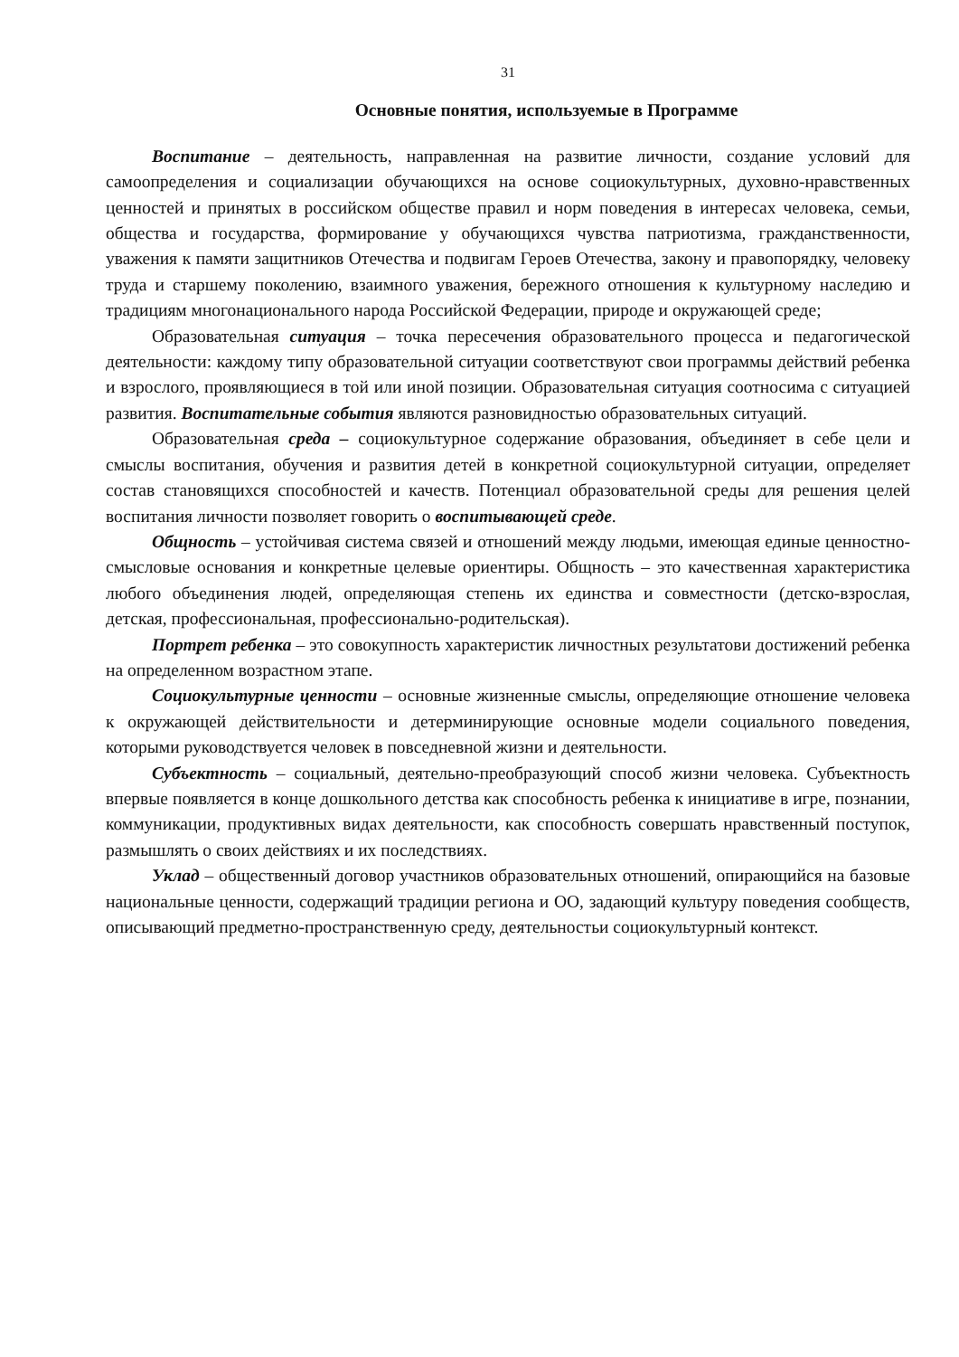31
Основные понятия, используемые в Программе
Воспитание – деятельность, направленная на развитие личности, создание условий для самоопределения и социализации обучающихся на основе социокультурных, духовно-нравственных ценностей и принятых в российском обществе правил и норм поведения в интересах человека, семьи, общества и государства, формирование у обучающихся чувства патриотизма, гражданственности, уважения к памяти защитников Отечества и подвигам Героев Отечества, закону и правопорядку, человеку труда и старшему поколению, взаимного уважения, бережного отношения к культурному наследию и традициям многонационального народа Российской Федерации, природе и окружающей среде;
Образовательная ситуация – точка пересечения образовательного процесса и педагогической деятельности: каждому типу образовательной ситуации соответствуют свои программы действий ребенка и взрослого, проявляющиеся в той или иной позиции. Образовательная ситуация соотносима с ситуацией развития. Воспитательные события являются разновидностью образовательных ситуаций.
Образовательная среда – социокультурное содержание образования, объединяет в себе цели и смыслы воспитания, обучения и развития детей в конкретной социокультурной ситуации, определяет состав становящихся способностей и качеств. Потенциал образовательной среды для решения целей воспитания личности позволяет говорить о воспитывающей среде.
Общность – устойчивая система связей и отношений между людьми, имеющая единые ценностно-смысловые основания и конкретные целевые ориентиры. Общность – это качественная характеристика любого объединения людей, определяющая степень их единства и совместности (детско-взрослая, детская, профессиональная, профессионально-родительская).
Портрет ребенка – это совокупность характеристик личностных результатови достижений ребенка на определенном возрастном этапе.
Социокультурные ценности – основные жизненные смыслы, определяющие отношение человека к окружающей действительности и детерминирующие основные модели социального поведения, которыми руководствуется человек в повседневной жизни и деятельности.
Субъектность – социальный, деятельно-преобразующий способ жизни человека. Субъектность впервые появляется в конце дошкольного детства как способность ребенка к инициативе в игре, познании, коммуникации, продуктивных видах деятельности, как способность совершать нравственный поступок, размышлять о своих действиях и их последствиях.
Уклад – общественный договор участников образовательных отношений, опирающийся на базовые национальные ценности, содержащий традиции региона и ОО, задающий культуру поведения сообществ, описывающий предметно-пространственную среду, деятельностьи социокультурный контекст.